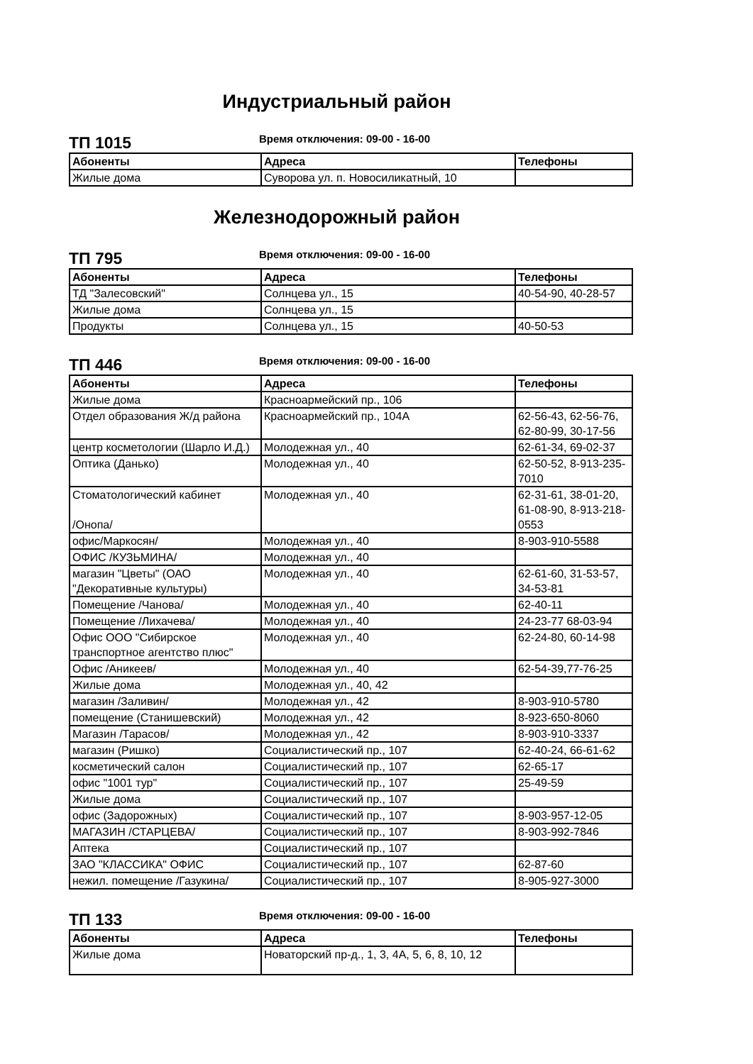Индустриальный район
ТП 1015
Время отключения: 09-00 - 16-00
| Абоненты | Адреса | Телефоны |
| --- | --- | --- |
| Жилые дома | Суворова ул. п. Новосиликатный, 10 | |
Железнодорожный район
ТП 795
Время отключения: 09-00 - 16-00
| Абоненты | Адреса | Телефоны |
| --- | --- | --- |
| ТД "Залесовский" | Солнцева ул., 15 | 40-54-90, 40-28-57 |
| Жилые дома | Солнцева ул., 15 | |
| Продукты | Солнцева ул., 15 | 40-50-53 |
ТП 446
Время отключения: 09-00 - 16-00
| Абоненты | Адреса | Телефоны |
| --- | --- | --- |
| Жилые дома | Красноармейский пр., 106 | |
| Отдел образования Ж/д района | Красноармейский пр., 104А | 62-56-43, 62-56-76, 62-80-99, 30-17-56 |
| центр косметологии (Шарло И.Д.) | Молодежная ул., 40 | 62-61-34, 69-02-37 |
| Оптика (Данько) | Молодежная ул., 40 | 62-50-52, 8-913-235-7010 |
| Стоматологический кабинет /Онопа/ | Молодежная ул., 40 | 62-31-61, 38-01-20, 61-08-90, 8-913-218-0553 |
| офис/Маркосян/ | Молодежная ул., 40 | 8-903-910-5588 |
| ОФИС /КУЗЬМИНА/ | Молодежная ул., 40 | |
| магазин "Цветы" (ОАО "Декоративные культуры) | Молодежная ул., 40 | 62-61-60, 31-53-57, 34-53-81 |
| Помещение /Чанова/ | Молодежная ул., 40 | 62-40-11 |
| Помещение /Лихачева/ | Молодежная ул., 40 | 24-23-77 68-03-94 |
| Офис ООО "Сибирское транспортное агентство плюс" | Молодежная ул., 40 | 62-24-80, 60-14-98 |
| Офис /Аникеев/ | Молодежная ул., 40 | 62-54-39,77-76-25 |
| Жилые дома | Молодежная ул., 40, 42 | |
| магазин /Заливин/ | Молодежная ул., 42 | 8-903-910-5780 |
| помещение (Станишевский) | Молодежная ул., 42 | 8-923-650-8060 |
| Магазин /Тарасов/ | Молодежная ул., 42 | 8-903-910-3337 |
| магазин (Ришко) | Социалистический пр., 107 | 62-40-24, 66-61-62 |
| косметический салон | Социалистический пр., 107 | 62-65-17 |
| офис "1001 тур" | Социалистический пр., 107 | 25-49-59 |
| Жилые дома | Социалистический пр., 107 | |
| офис (Задорожных) | Социалистический пр., 107 | 8-903-957-12-05 |
| МАГАЗИН /СТАРЦЕВА/ | Социалистический пр., 107 | 8-903-992-7846 |
| Аптека | Социалистический пр., 107 | |
| ЗАО "КЛАССИКА" ОФИС | Социалистический пр., 107 | 62-87-60 |
| нежил. помещение /Газукина/ | Социалистический пр., 107 | 8-905-927-3000 |
ТП 133
Время отключения: 09-00 - 16-00
| Абоненты | Адреса | Телефоны |
| --- | --- | --- |
| Жилые дома | Новаторский пр-д., 1, 3, 4А, 5, 6, 8, 10, 12 | |